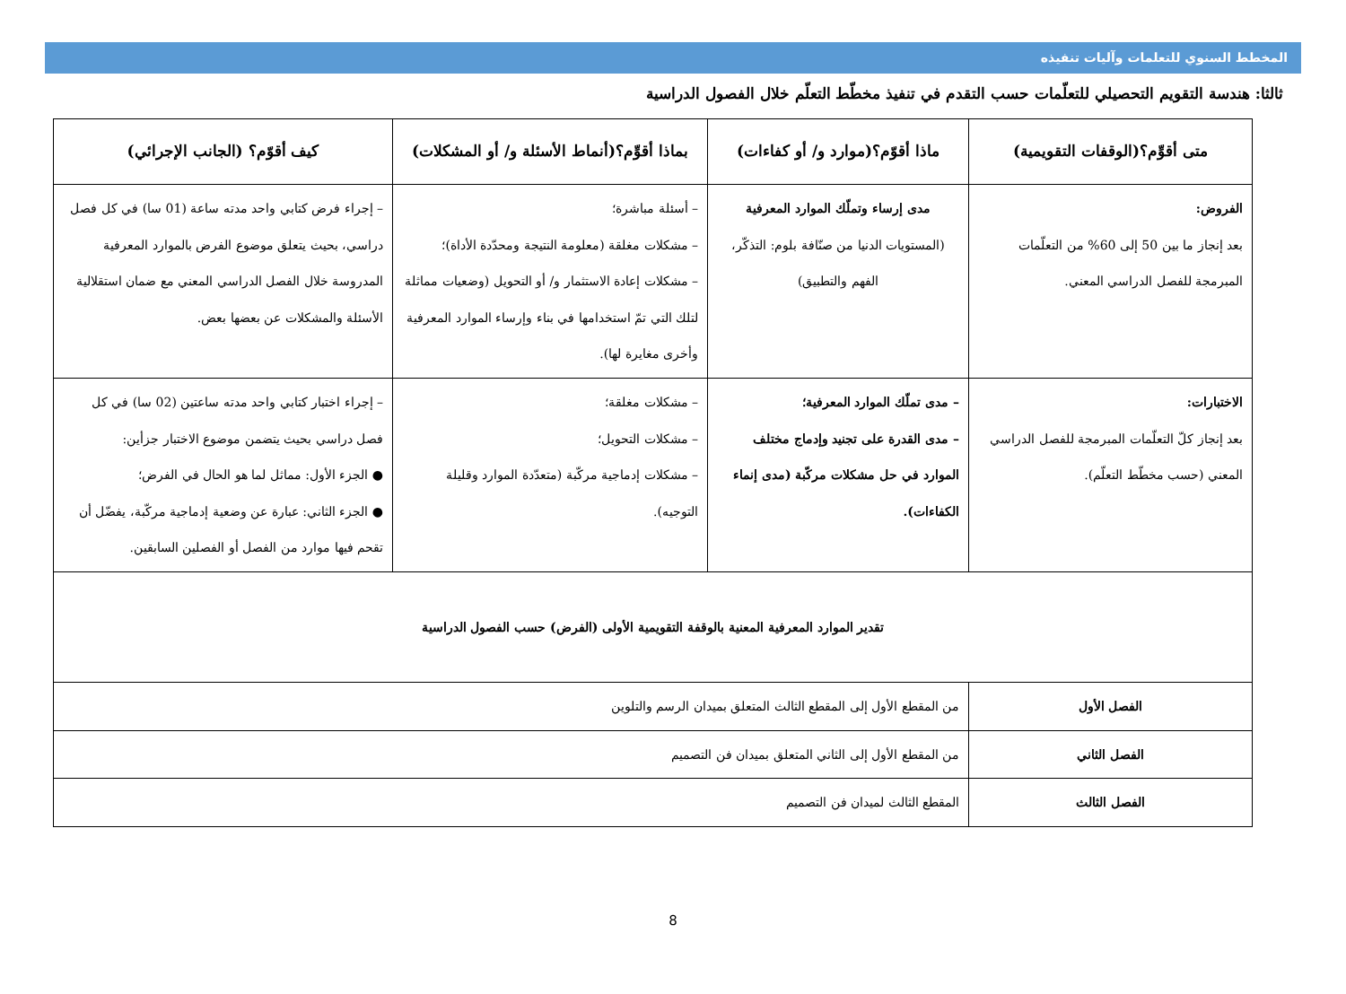المخطط السنوي للتعلمات وآليات تنفيذه
ثالثا: هندسة التقويم التحصيلي للتعلّمات حسب التقدم في تنفيذ مخطّط التعلّم خلال الفصول الدراسية
| متى أقوِّم؟(الوقفات التقويمية) | ماذا أقوّم؟(موارد و/ أو كفاءات) | بماذا أقوِّم؟(أنماط الأسئلة و/ أو المشكلات) | كيف أقوّم؟ (الجانب الإجرائي) |
| --- | --- | --- | --- |
| الفروض: بعد إنجاز ما بين 50 إلى 60% من التعلّمات المبرمجة للفصل الدراسي المعني. | مدى إرساء وتملّك الموارد المعرفية (المستويات الدنيا من صنّافة بلوم: التذكّر، الفهم والتطبيق) | – أسئلة مباشرة؛ – مشكلات مغلقة (معلومة النتيجة ومحدّدة الأداة)؛ – مشكلات إعادة الاستثمار و/ أو التحويل (وضعيات مماثلة لتلك التي تمّ استخدامها في بناء وإرساء الموارد المعرفية وأخرى مغايرة لها). | – إجراء فرض كتابي واحد مدته ساعة (01 سا) في كل فصل دراسي، بحيث يتعلق موضوع الفرض بالموارد المعرفية المدروسة خلال الفصل الدراسي المعني مع ضمان استقلالية الأسئلة والمشكلات عن بعضها بعض. |
| الاختبارات: بعد إنجاز كلّ التعلّمات المبرمجة للفصل الدراسي المعني (حسب مخطّط التعلّم). | – مدى تملّك الموارد المعرفية؛ – مدى القدرة على تجنيد وإدماج مختلف الموارد في حل مشكلات مركّبة (مدى إنماء الكفاءات). | – مشكلات مغلقة؛ – مشكلات التحويل؛ – مشكلات إدماجية مركّبة (متعدّدة الموارد وقليلة التوجيه). | – إجراء اختبار كتابي واحد مدته ساعتين (02 سا) في كل فصل دراسي بحيث يتضمن موضوع الاختبار جزأين: ● الجزء الأول: مماثل لما هو الحال في الفرض؛ ● الجزء الثاني: عبارة عن وضعية إدماجية مركّبة، يفضّل أن تقحم فيها موارد من الفصل أو الفصلين السابقين. |
| تقدير الموارد المعرفية المعنية بالوقفة التقويمية الأولى (الفرض) حسب الفصول الدراسية | | | |
| الفصل الأول | من المقطع الأول إلى المقطع الثالث المتعلق بميدان الرسم والتلوين | | |
| الفصل الثاني | من المقطع الأول إلى الثاني المتعلق بميدان فن التصميم | | |
| الفصل الثالث | المقطع الثالث لميدان فن التصميم | | |
8